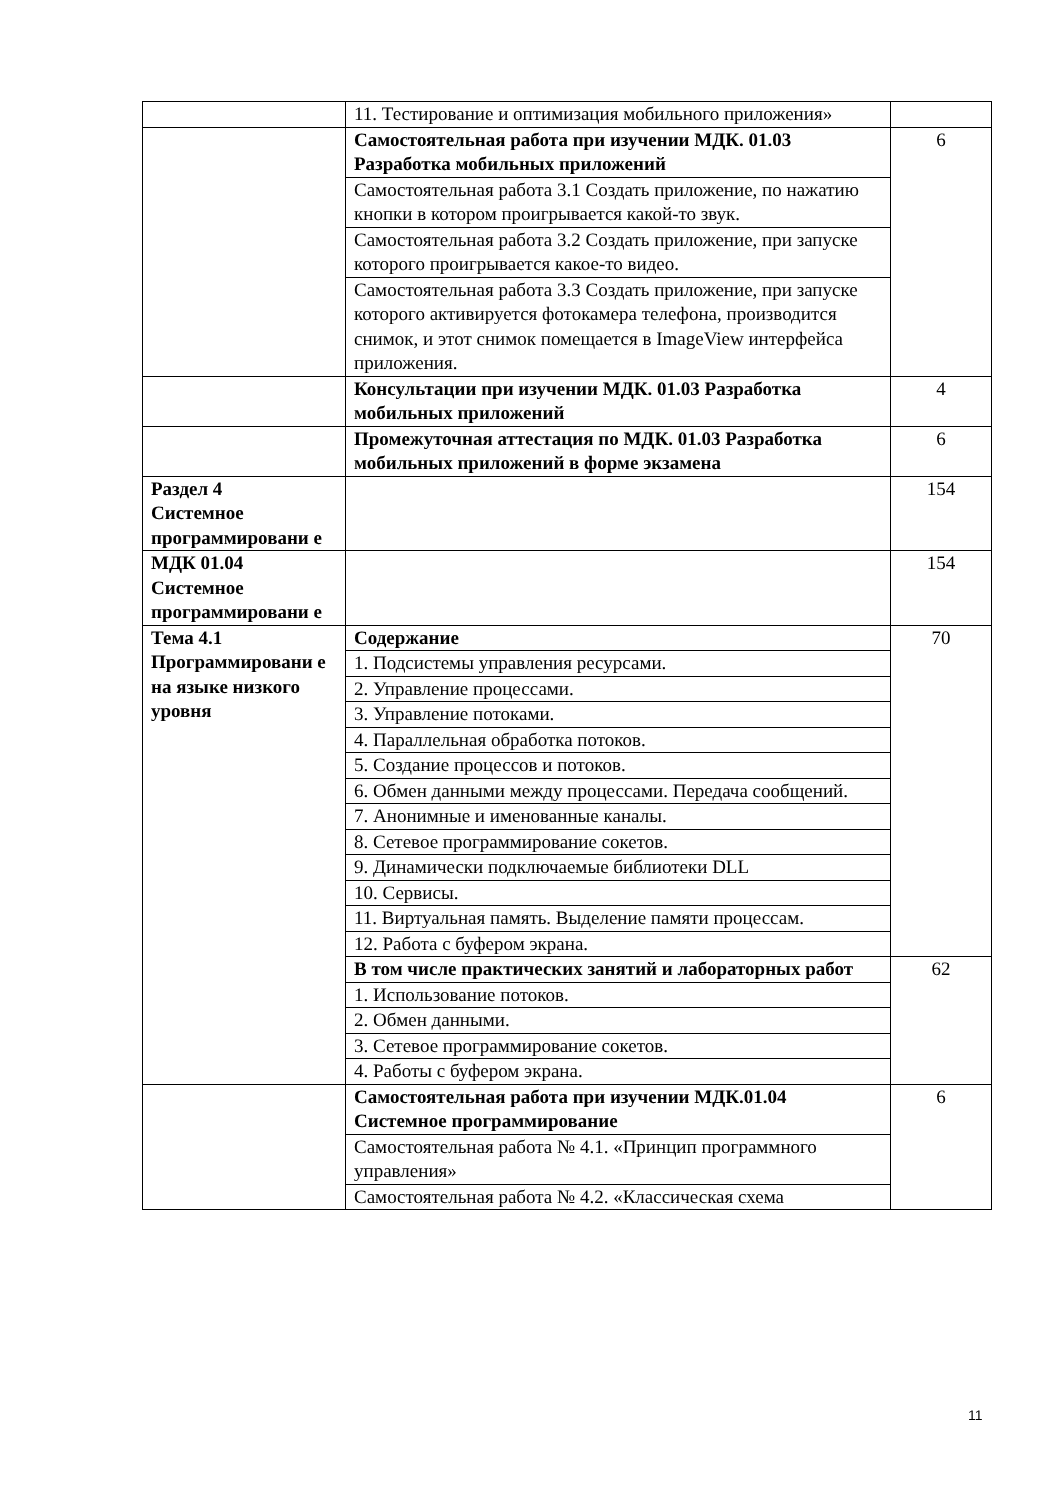| | 11. Тестирование и оптимизация мобильного приложения» | |
| | Самостоятельная работа при изучении МДК. 01.03 Разработка мобильных приложений | 6 |
| | Самостоятельная работа 3.1 Создать приложение, по нажатию кнопки в котором проигрывается какой-то звук. | |
| | Самостоятельная работа 3.2 Создать приложение, при запуске которого проигрывается какое-то видео. | |
| | Самостоятельная работа 3.3 Создать приложение, при запуске которого активируется фотокамера телефона, производится снимок, и этот снимок помещается в ImageView интерфейса приложения. | |
| | Консультации при изучении МДК. 01.03 Разработка мобильных приложений | 4 |
| | Промежуточная аттестация по МДК. 01.03 Разработка мобильных приложений в форме экзамена | 6 |
| Раздел 4 Системное программировани е | | 154 |
| МДК 01.04 Системное программировани е | | 154 |
| Тема 4.1 Программировани е на языке низкого уровня | Содержание | 70 |
| | 1. Подсистемы управления ресурсами. | |
| | 2. Управление процессами. | |
| | 3. Управление потоками. | |
| | 4. Параллельная обработка потоков. | |
| | 5. Создание процессов и потоков. | |
| | 6. Обмен данными между процессами. Передача сообщений. | |
| | 7. Анонимные и именованные каналы. | |
| | 8. Сетевое программирование сокетов. | |
| | 9. Динамически подключаемые библиотеки DLL | |
| | 10. Сервисы. | |
| | 11. Виртуальная память. Выделение памяти процессам. | |
| | 12. Работа с буфером экрана. | |
| | В том числе практических занятий и лабораторных работ | 62 |
| | 1. Использование потоков. | |
| | 2. Обмен данными. | |
| | 3. Сетевое программирование сокетов. | |
| | 4. Работы с буфером экрана. | |
| | Самостоятельная работа при изучении МДК.01.04 Системное программирование | 6 |
| | Самостоятельная работа № 4.1. «Принцип программного управления» | |
| | Самостоятельная работа № 4.2. «Классическая схема | |
11